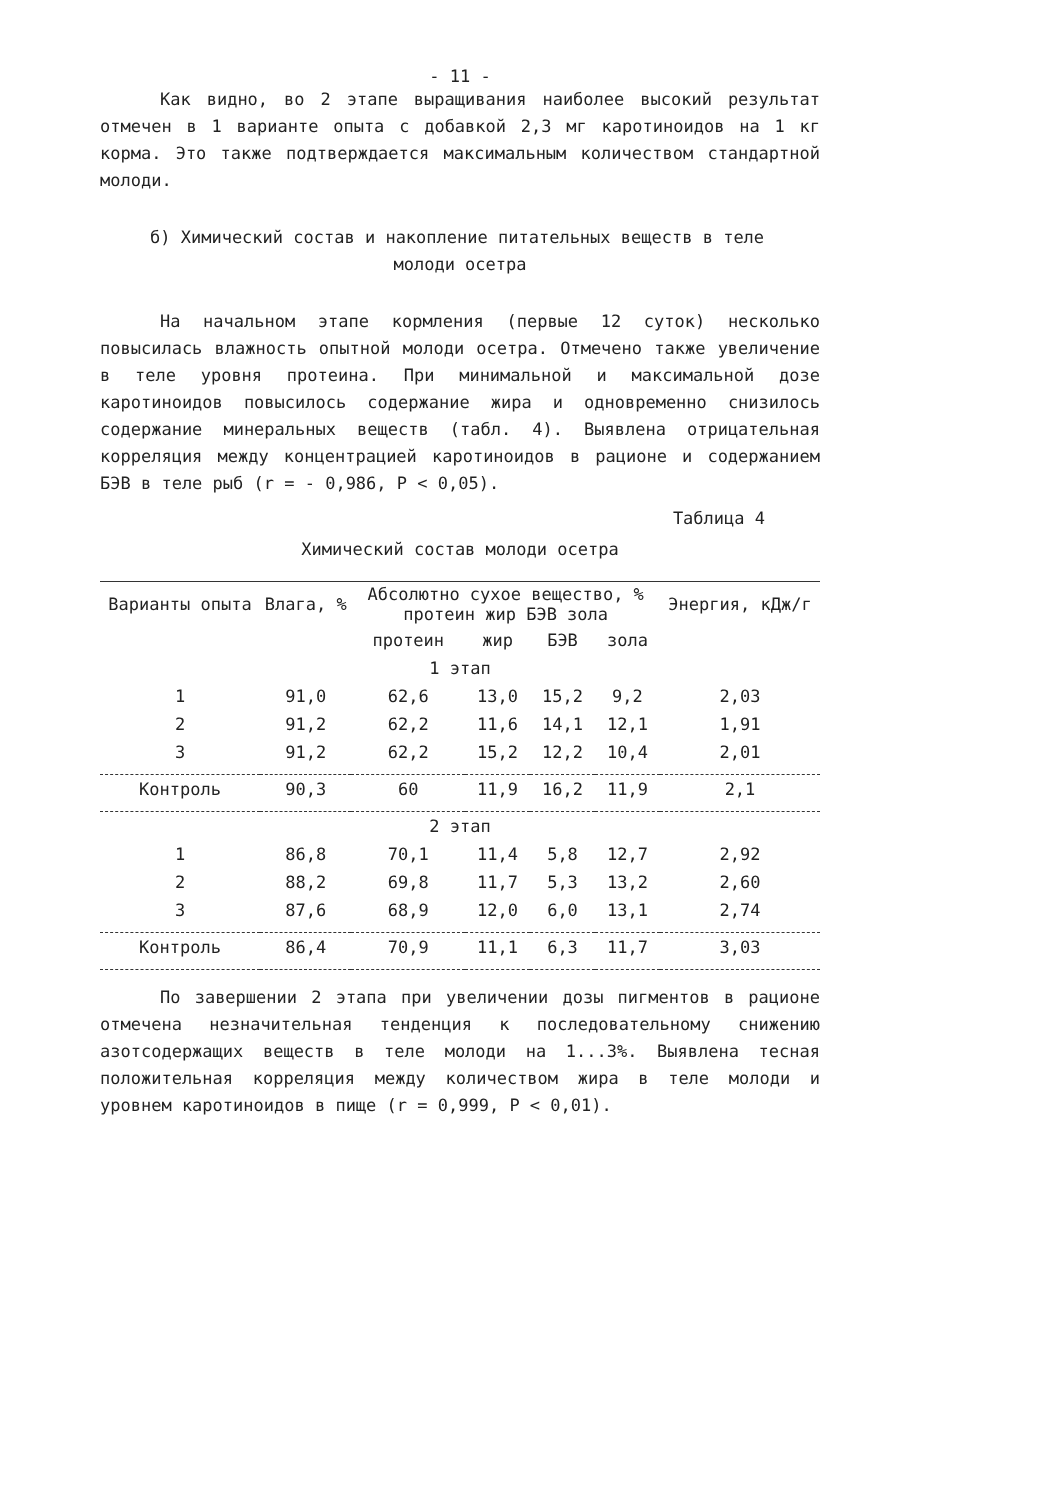- 11 -
Как видно, во 2 этапе выращивания наиболее высокий результат отмечен в 1 варианте опыта с добавкой 2,3 мг каротиноидов на 1 кг корма. Это также подтверждается максимальным количеством стандартной молоди.
б) Химический состав и накопление питательных веществ в теле
молоди осетра
На начальном этапе кормления (первые 12 суток) несколько повысилась влажность опытной молоди осетра. Отмечено также увеличение в теле уровня протеина. При минимальной и максимальной дозе каротиноидов повысилось содержание жира и одновременно снизилось содержание минеральных веществ (табл. 4). Выявлена отрицательная корреляция между концентрацией каротиноидов в рационе и содержанием БЭВ в теле рыб (r = - 0,986, P < 0,05).
Таблица 4
Химический состав молоди осетра
| Варианты опыта | Влага, % | Абсолютно сухое вещество, % протеин жир БЭВ зола | | | | Энергия, кДж/г |
| --- | --- | --- | --- | --- | --- | --- |
| | | протеин | жир | БЭВ | зола | |
| 1 этап | | | | | | |
| 1 | 91,0 | 62,6 | 13,0 | 15,2 | 9,2 | 2,03 |
| 2 | 91,2 | 62,2 | 11,6 | 14,1 | 12,1 | 1,91 |
| 3 | 91,2 | 62,2 | 15,2 | 12,2 | 10,4 | 2,01 |
| Контроль | 90,3 | 60 | 11,9 | 16,2 | 11,9 | 2,1 |
| 2 этап | | | | | | |
| 1 | 86,8 | 70,1 | 11,4 | 5,8 | 12,7 | 2,92 |
| 2 | 88,2 | 69,8 | 11,7 | 5,3 | 13,2 | 2,60 |
| 3 | 87,6 | 68,9 | 12,0 | 6,0 | 13,1 | 2,74 |
| Контроль | 86,4 | 70,9 | 11,1 | 6,3 | 11,7 | 3,03 |
По завершении 2 этапа при увеличении дозы пигментов в рационе отмечена незначительная тенденция к последовательному снижению азотсодержащих веществ в теле молоди на 1...3%. Выявлена тесная положительная корреляция между количеством жира в теле молоди и уровнем каротиноидов в пище (r = 0,999, P < 0,01).